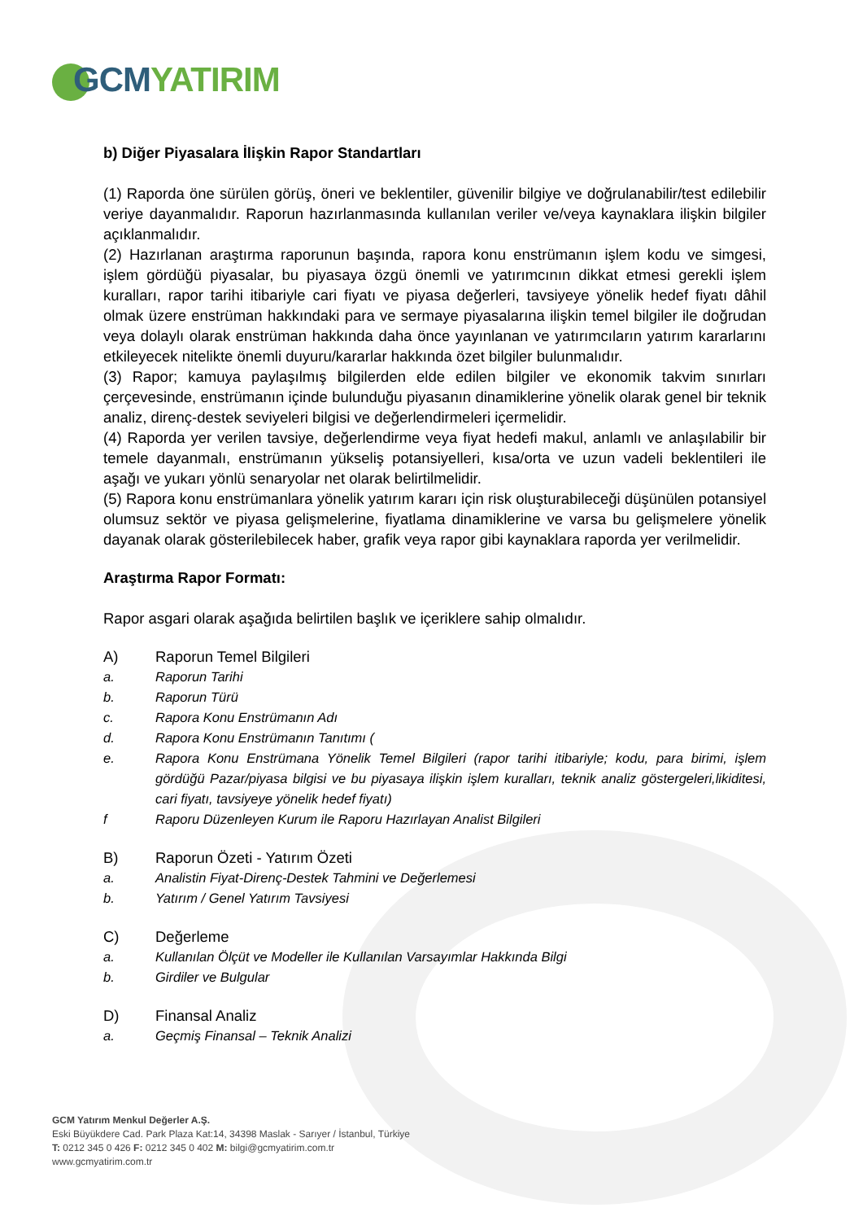GCM YATIRIM
b) Diğer Piyasalara İlişkin Rapor Standartları
(1) Raporda öne sürülen görüş, öneri ve beklentiler, güvenilir bilgiye ve doğrulanabilir/test edilebilir veriye dayanmalıdır. Raporun hazırlanmasında kullanılan veriler ve/veya kaynaklara ilişkin bilgiler açıklanmalıdır.
(2) Hazırlanan araştırma raporunun başında, rapora konu enstrümanın işlem kodu ve simgesi, işlem gördüğü piyasalar, bu piyasaya özgü önemli ve yatırımcının dikkat etmesi gerekli işlem kuralları, rapor tarihi itibariyle cari fiyatı ve piyasa değerleri, tavsiyeye yönelik hedef fiyatı dâhil olmak üzere enstrüman hakkındaki para ve sermaye piyasalarına ilişkin temel bilgiler ile doğrudan veya dolaylı olarak enstrüman hakkında daha önce yayınlanan ve yatırımcıların yatırım kararlarını etkileyecek nitelikte önemli duyuru/kararlar hakkında özet bilgiler bulunmalıdır.
(3) Rapor; kamuya paylaşılmış bilgilerden elde edilen bilgiler ve ekonomik takvim sınırları çerçevesinde, enstrümanın içinde bulunduğu piyasanın dinamiklerine yönelik olarak genel bir teknik analiz, direnç-destek seviyeleri bilgisi ve değerlendirmeleri içermelidir.
(4) Raporda yer verilen tavsiye, değerlendirme veya fiyat hedefi makul, anlamlı ve anlaşılabilir bir temele dayanmalı, enstrümanın yükseliş potansiyelleri, kısa/orta ve uzun vadeli beklentileri ile aşağı ve yukarı yönlü senaryolar net olarak belirtilmelidir.
(5) Rapora konu enstrümanlara yönelik yatırım kararı için risk oluşturabileceği düşünülen potansiyel olumsuz sektör ve piyasa gelişmelerine, fiyatlama dinamiklerine ve varsa bu gelişmelere yönelik dayanak olarak gösterilebilecek haber, grafik veya rapor gibi kaynaklara raporda yer verilmelidir.
Araştırma Rapor Formatı:
Rapor asgari olarak aşağıda belirtilen başlık ve içeriklere sahip olmalıdır.
A) Raporun Temel Bilgileri
a. Raporun Tarihi
b. Raporun Türü
c. Rapora Konu Enstrümanın Adı
d. Rapora Konu Enstrümanın Tanıtımı (
e. Rapora Konu Enstrümana Yönelik Temel Bilgileri (rapor tarihi itibariyle; kodu, para birimi, işlem gördüğü Pazar/piyasa bilgisi ve bu piyasaya ilişkin işlem kuralları, teknik analiz göstergeleri,likiditesi, cari fiyatı, tavsiyeye yönelik hedef fiyatı)
f Raporu Düzenleyen Kurum ile Raporu Hazırlayan Analist Bilgileri
B) Raporun Özeti - Yatırım Özeti
a. Analistin Fiyat-Direnç-Destek Tahmini ve Değerlemesi
b. Yatırım / Genel Yatırım Tavsiyesi
C) Değerleme
a. Kullanılan Ölçüt ve Modeller ile Kullanılan Varsayımlar Hakkında Bilgi
b. Girdiler ve Bulgular
D) Finansal Analiz
a. Geçmiş Finansal – Teknik Analizi
GCM Yatırım Menkul Değerler A.Ş.
Eski Büyükdere Cad. Park Plaza Kat:14, 34398 Maslak - Sarıyer / İstanbul, Türkiye
T: 0212 345 0 426 F: 0212 345 0 402 M: bilgi@gcmyatirim.com.tr
www.gcmyatirim.com.tr